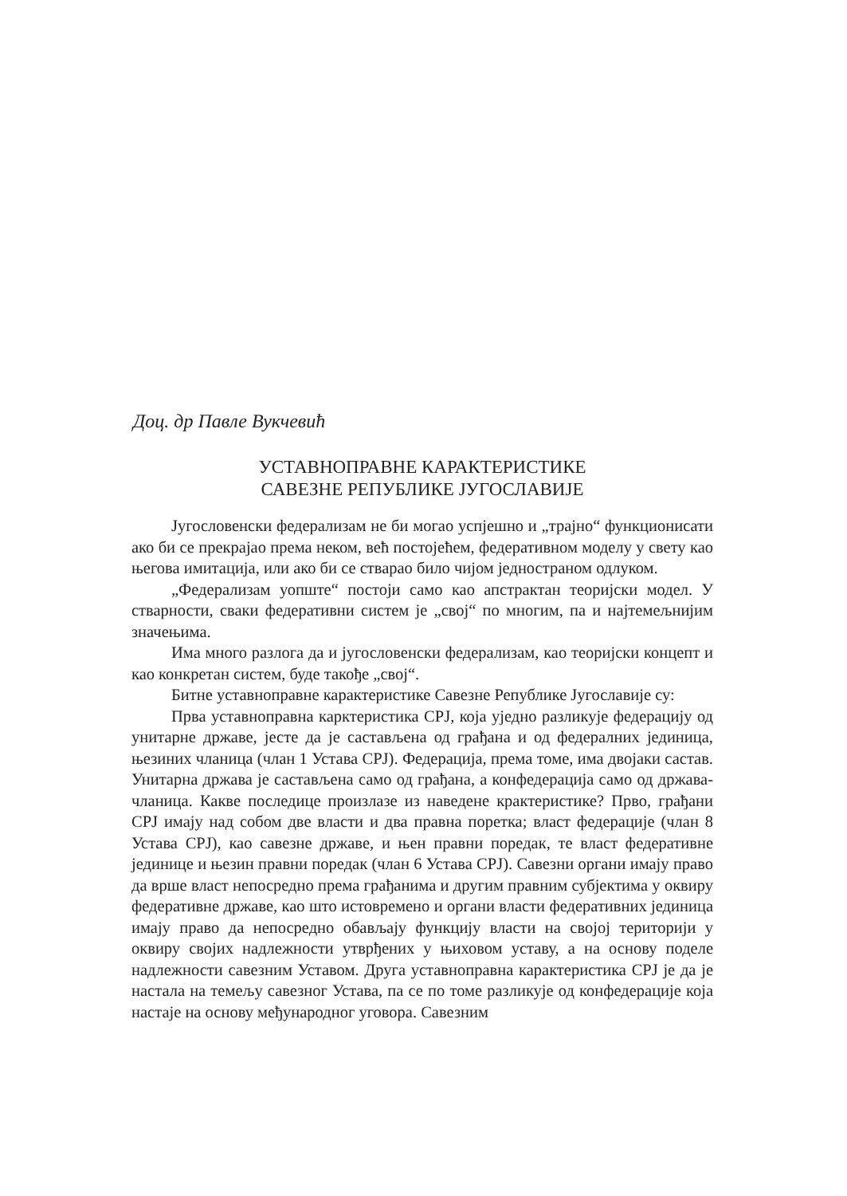Доц. др Павле Вукчевић
УСТАВНОПРАВНЕ КАРАКТЕРИСТИКЕ
САВЕЗНЕ РЕПУБЛИКЕ ЈУГОСЛАВИЈЕ
Југословенски федерализам не би могао успјешно и „трајно“ функционисати ако би се прекрајао према неком, већ постојећем, федеративном моделу у свету као његова имитација, или ако би се стварао било чијом једностраном одлуком.
„Федерализам уопште“ постоји само као апстрактан теоријски модел. У стварности, сваки федеративни систем је „свој“ по многим, па и најтемељнијим значењима.
Има много разлога да и југословенски федерализам, као теоријски концепт и као конкретан систем, буде такође „свој“.
Битне уставноправне карактеристике Савезне Републике Југославије су:
Прва уставноправна карктеристика СРЈ, која уједно разликује федерацију од унитарне државе, јесте да је састављена од грађана и од федералних јединица, њезиних чланица (члан 1 Устава СРЈ). Федерација, према томе, има двојаки састав. Унитарна држава је састављена само од грађана, а конфедерација само од држава-чланица. Какве последице произлазе из наведене крактеристике? Прво, грађани СРЈ имају над собом две власти и два правна поретка; власт федерације (члан 8 Устава СРЈ), као савезне државе, и њен правни поредак, те власт федеративне јединице и њезин правни поредак (члан 6 Устава СРЈ). Савезни органи имају право да врше власт непосредно према грађанима и другим правним субјектима у оквиру федеративне државе, као што истовремено и органи власти федеративних јединица имају право да непосредно обављају функцију власти на својој територији у оквиру својих надлежности утврђених у њиховом уставу, а на основу поделе надлежности савезним Уставом. Друга уставноправна карактеристика СРЈ је да је настала на темељу савезног Устава, па се по томе разликује од конфедерације која настаје на основу међународног уговора. Савезним